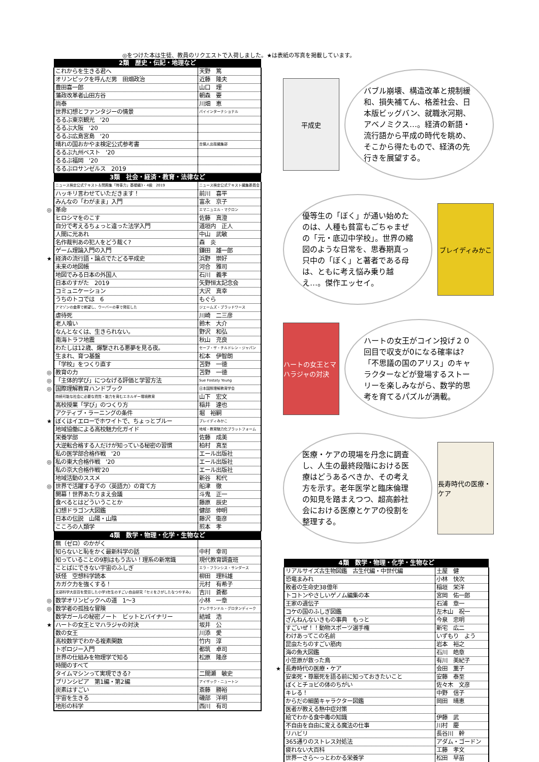◎をつけた本は生徒、教員のリクエストで入荷しました。★は表紙の写真を掲載しています。
| | 2類 歴史・伝記・地理など | |
| | これからを生きる君へ | 天野 篤 |
| | オリンピックを呼んだ男 田畑政治 | 近藤 隆夫 |
| | 豊田喜一郎 | 山口 理 |
| | 藩政改革者山田方谷 | 朝森 要 |
| | 尚泰 | 川畑 恵 |
| | 世界幻想とファンタジーの情景 | パイインターナショナル |
| | るるぶ東京観光 '20 | |
| | るるぶ大阪 '20 | |
| | るるぶ広島宮島 '20 | |
| | 晴れの国おかやま検定公式参考書 | 吉備人出版編集部 |
| | るるぶ九州ベスト '20 | |
| | るるぶ福岡 '20 | |
| | るるぶロサンゼルス 2019 | |
| | 3類 社会・経済・教育・法律など | |
| | ニュース検定公式テキスト＆問題集「時事力」基礎編3・4級 2019 | ニュース検定公式テキスト編集委員会 |
| | ハッキリ言わせていただきます！ | 前川 喜平 |
| | みんなの「わがまま」入門 | 富永 京子 |
| ◎ | 革命 | エマニュエル・マクロン |
| | ヒロシマをのこす | 佐藤 真澄 |
| | 自分で考えるちょっと違った法学入門 | 道垣内 正人 |
| | 人間に光あれ | 中山 武敏 |
| | 名作裁判あの犯人をどう裁く? | 森 炎 |
| | ゲーム理論入門の入門 | 鎌田 雄一郎 |
| ★ | 経済の流行語・論点でたどる平成史 | 浜野 崇好 |
| | 未来の地図帳 | 河合 雅司 |
| | 地図でみる日本の外国人 | 石川 義孝 |
| | 日本のすがた 2019 | 矢野恒太記念会 |
| | コミュニケーション | 大沢 真幸 |
| | うちのトコでは 6 | もぐら |
| | アマゾンの倉庫で絶望し、ウーバーの車で発狂した | ジェームズ・ブラッドワース |
| | 虐待死 | 川崎 二三彦 |
| | 老人喰い | 鈴木 大介 |
| | なんとなくは、生きられない。 | 野沢 和弘 |
| | 南海トラフ地震 | 秋山 充良 |
| | わたしは12歳、爆撃される悪夢を見る夜。 | セーブ・ザ・チルドレン・ジャパン |
| | 生まれ、育つ基盤 | 松本 伊智朗 |
| | 「学校」をつくり直す | 苫野 一徳 |
| ◎ | 教育の力 | 苫野 一徳 |
| ◎ | 「主体的学び」につなげる評価と学習方法 | Sue Fostaty Young |
| ◎ | 国際理解教育ハンドブック | 日本国際理解教育学会 |
| | 持続可能な社会に必要な資質・能力を育むエネルギー環境教育 | 山下 宏文 |
| | 高校授業「学び」のつくり方 | 稲井 達也 |
| | アクティブ・ラーニングの条件 | 堀 裕嗣 |
| ★ | ぼくはイエローでホワイトで、ちょっとブルー | ブレイディみかこ |
| | 地域協働による高校魅力化ガイド | 地域・教育魅力化プラットフォーム |
| | 栄養学部 | 佐藤 成美 |
| | 大逆転合格する人だけが知っている秘密の習慣 | 柏村 真至 |
| | 私の医学部合格作戦 '20 | エール出版社 |
| ◎ | 私の東大合格作戦 '20 | エール出版社 |
| | 私の京大合格作戦'20 | エール出版社 |
| | 地域活動のススメ | 新谷 和代 |
| ◎ | 世界で活躍する子の〈英語力〉の育て方 | 船津 徹 |
| | 開幕！世界あたりまえ会議 | 斗鬼 正一 |
| | 食べるとはどういうことか | 藤原 辰史 |
| | 幻想ドラゴン大図鑑 | 健部 伸明 |
| | 日本の伝説 山陽・山陰 | 藤沢 衛彦 |
| | こころの人類学 | 煎本 孝 |
| | 4類 数学・物理・化学・生物など | |
| | 無（ゼロ）のかがく | |
| | 知らないと恥をかく最新科学の話 | 中村 幸司 |
| | 知っていることの9割はもう古い！理系の新常識 | 現代教育調査班 |
| | ことばにできない宇宙のふしぎ | エラ・フランシス・サンダース |
| | 妖怪 空想科学読本 | 柳田 理科雄 |
| | カガク力を強くする！ | 元村 有希子 |
| | 文部科学大臣賞を受賞した小学1年生のすごい自由研究「セミをさがしたなつやすみ」 | 吉川 蒼都 |
| ◎ | 数学オリンピックへの道 1～3 | 小林 一章 |
| ◎ | 数学者の孤独な冒険 | アレクサンドル・グロタンディーク |
| | 数学ガールの秘密ノート ビットとバイナリー | 結城 浩 |
| ★ | ハートの女王とマハラジャの対決 | 坂井 公 |
| | 数の女王 | 川添 愛 |
| | 高校数学でわかる複素関数 | 竹内 淳 |
| | トポロジー入門 | 都筑 卓司 |
| | 世界の仕組みを物理学で知る | 松原 隆彦 |
| | 時間のすべて | |
| | タイムマシンって実現できる? | 二間瀬 敏史 |
| | プリンシピア 第1編・第2編 | アイザック・ニュートン |
| | 炭素はすごい | 斎藤 勝裕 |
| | 宇宙を生きる | 磯部 洋明 |
| | 地形の科学 | 西川 有司 |
平成史
バブル崩壊、構造改革と規制緩和、損失補てん、格差社会、日本版ビッグバン、就職氷河期、アベノミクス…。経済の新語・流行語から平成の時代を眺め、そこから得たもので、経済の先行きを展望する。
優等生の「ぼく」が通い始めたのは、人種も貧富もごちゃまぜの「元・底辺中学校」。世界の縮図のような日常を、思春期真っ只中の「ぼく」と著者である母は、ともに考え悩み乗り越え…。傑作エッセイ。
ブレイディみかこ
ハートの女王とマハラジャの対決
ハートの女王がコイン投げ２０回目で収支が0になる確率は?「不思議の国のアリス」のキャラクターなどが登場するストーリーを楽しみながら、数学的思考を育てるパズルが満載。
医療・ケアの現場を丹念に調査し、人生の最終段階における医療はどうあるべきか、その考え方を示す。老年医学と臨床倫理の知見を踏まえつつ、超高齢社会における医療とケアの役割を整理する。
長寿時代の医療・ケア
| | 4類 数学・物理・化学・生物など | |
| | リアルサイズ古生物図鑑 古生代編・中世代編 | 土屋 健 |
| | 恐竜まみれ | 小林 快次 |
| | 敗者の生命史38億年 | 稲垣 栄洋 |
| | トコトンやさしいゲノム編集の本 | 宮岡 佑一郎 |
| | 王家の遺伝子 | 石浦 章一 |
| | コケの国のふしぎ図鑑 | 左木山 祝一 |
| | ざんねんないきもの事典 もっと | 今泉 忠明 |
| | すごいぜ！！動物スポーツ選手権 | 新宅 広二 |
| | わけあってこの名前 | いずもり よう |
| | 昆虫たちのすごい筋肉 | 岩本 裕之 |
| | 海の魚大図鑑 | 石川 皓章 |
| | 小笠原が救った鳥 | 有川 美紀子 |
| ★ | 長寿時代の医療・ケア | 会田 薫子 |
| | 安楽死・尊厳死を語る前に知っておきたいこと | 安藤 泰至 |
| | ぼくとチョビの体のちがい | 佐々木 文彦 |
| | キレる！ | 中野 信子 |
| | からだの細菌キャラクター図鑑 | 岡田 晴恵 |
| | 医者が教える熱中症対策 | |
| | 絵でわかる食中毒の知識 | 伊藤 武 |
| | 不自由を自由に変える魔法の仕事 | 川村 慶 |
| | リハビリ | 長谷川 幹 |
| | 365通りのストレス対処法 | アダム・ゴードン |
| | 疲れない大百科 | 工藤 孝文 |
| | 世界一さら～っとわかる栄養学 | 松田 早苗 |